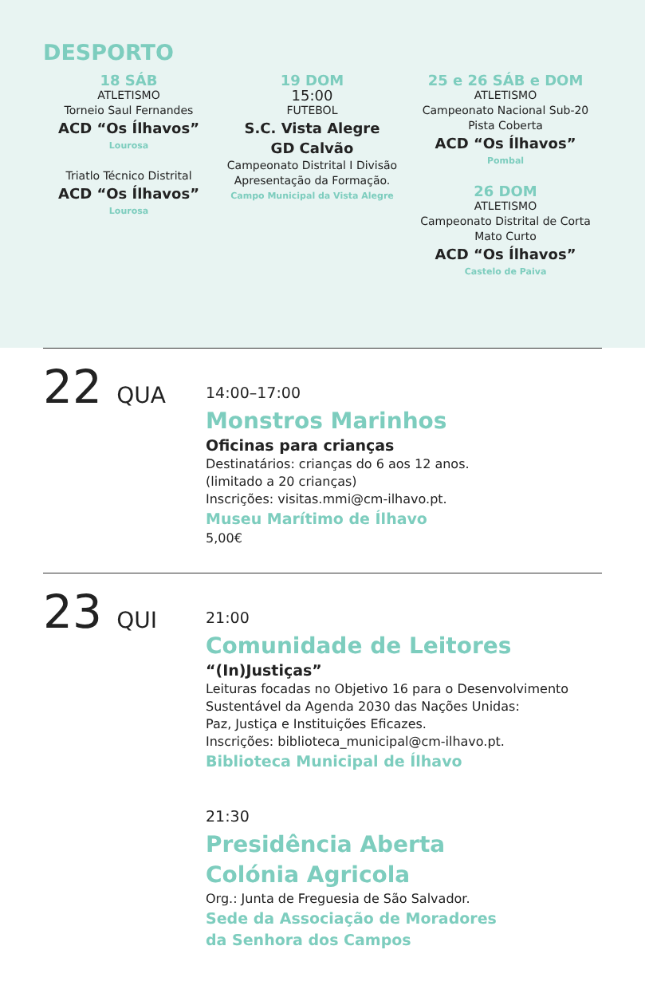DESPORTO
18 SÁB
ATLETISMO
Torneio Saul Fernandes
ACD “Os Ílhavos”
Lourosa
Triatlo Técnico Distrital
ACD “Os Ílhavos”
Lourosa
19 DOM
15:00
FUTEBOL
S.C. Vista Alegre
GD Calvão
Campeonato Distrital I Divisão
Apresentação da Formação.
Campo Municipal da Vista Alegre
25 e 26 SÁB e DOM
ATLETISMO
Campeonato Nacional Sub-20
Pista Coberta
ACD “Os Ílhavos”
Pombal
26 DOM
ATLETISMO
Campeonato Distrital de Corta
Mato Curto
ACD “Os Ílhavos”
Castelo de Paiva
22 QUA
14:00–17:00
Monstros Marinhos
Oficinas para crianças
Destinatários: crianças do 6 aos 12 anos.
(limitado a 20 crianças)
Inscrições: visitas.mmi@cm-ilhavo.pt.
Museu Marítimo de Ílhavo
5,00€
23 QUI
21:00
Comunidade de Leitores
“(In)Justiças”
Leituras focadas no Objetivo 16 para o Desenvolvimento
Sustentável da Agenda 2030 das Nações Unidas:
Paz, Justiça e Instituições Eficazes.
Inscrições: biblioteca_municipal@cm-ilhavo.pt.
Biblioteca Municipal de Ílhavo
21:30
Presidência Aberta
Colónia Agricola
Org.: Junta de Freguesia de São Salvador.
Sede da Associação de Moradores
da Senhora dos Campos